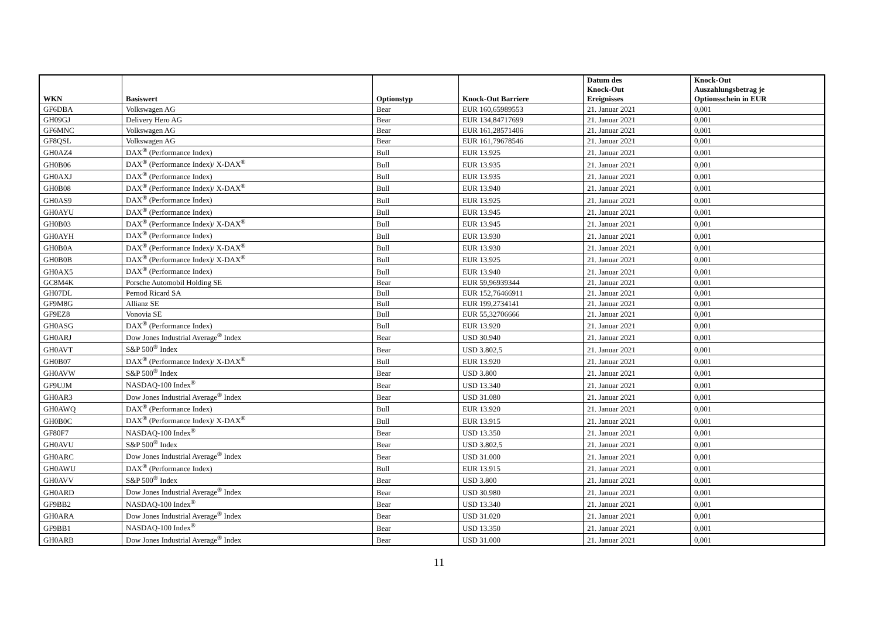| WKN | Basiswert | Optionstyp | Knock-Out Barriere | Datum des Knock-Out Ereignisses | Knock-Out Auszahlungsbetrag je Optionsschein in EUR |
| --- | --- | --- | --- | --- | --- |
| GF6DBA | Volkswagen AG | Bear | EUR 160,65989553 | 21. Januar 2021 | 0,001 |
| GH09GJ | Delivery Hero AG | Bear | EUR 134,84717699 | 21. Januar 2021 | 0,001 |
| GF6MNC | Volkswagen AG | Bear | EUR 161,28571406 | 21. Januar 2021 | 0,001 |
| GF8QSL | Volkswagen AG | Bear | EUR 161,79678546 | 21. Januar 2021 | 0,001 |
| GH0AZ4 | DAX<sup>®</sup> (Performance Index) | Bull | EUR 13.925 | 21. Januar 2021 | 0,001 |
| GH0B06 | DAX<sup>®</sup> (Performance Index)/ X-DAX<sup>®</sup> | Bull | EUR 13.935 | 21. Januar 2021 | 0,001 |
| GH0AXJ | DAX<sup>®</sup> (Performance Index) | Bull | EUR 13.935 | 21. Januar 2021 | 0,001 |
| GH0B08 | DAX<sup>®</sup> (Performance Index)/ X-DAX<sup>®</sup> | Bull | EUR 13.940 | 21. Januar 2021 | 0,001 |
| GH0AS9 | DAX<sup>®</sup> (Performance Index) | Bull | EUR 13.925 | 21. Januar 2021 | 0,001 |
| GH0AYU | DAX<sup>®</sup> (Performance Index) | Bull | EUR 13.945 | 21. Januar 2021 | 0,001 |
| GH0B03 | DAX<sup>®</sup> (Performance Index)/ X-DAX<sup>®</sup> | Bull | EUR 13.945 | 21. Januar 2021 | 0,001 |
| GH0AYH | DAX<sup>®</sup> (Performance Index) | Bull | EUR 13.930 | 21. Januar 2021 | 0,001 |
| GH0B0A | DAX<sup>®</sup> (Performance Index)/ X-DAX<sup>®</sup> | Bull | EUR 13.930 | 21. Januar 2021 | 0,001 |
| GH0B0B | DAX<sup>®</sup> (Performance Index)/ X-DAX<sup>®</sup> | Bull | EUR 13.925 | 21. Januar 2021 | 0,001 |
| GH0AX5 | DAX<sup>®</sup> (Performance Index) | Bull | EUR 13.940 | 21. Januar 2021 | 0,001 |
| GC8M4K | Porsche Automobil Holding SE | Bear | EUR 59,96939344 | 21. Januar 2021 | 0,001 |
| GH07DL | Pernod Ricard SA | Bull | EUR 152,76466911 | 21. Januar 2021 | 0,001 |
| GF9M8G | Allianz SE | Bull | EUR 199,2734141 | 21. Januar 2021 | 0,001 |
| GF9EZ8 | Vonovia SE | Bull | EUR 55,32706666 | 21. Januar 2021 | 0,001 |
| GH0ASG | DAX<sup>®</sup> (Performance Index) | Bull | EUR 13.920 | 21. Januar 2021 | 0,001 |
| GH0ARJ | Dow Jones Industrial Average<sup>®</sup> Index | Bear | USD 30.940 | 21. Januar 2021 | 0,001 |
| GH0AVT | S&P 500<sup>®</sup> Index | Bear | USD 3.802,5 | 21. Januar 2021 | 0,001 |
| GH0B07 | DAX<sup>®</sup> (Performance Index)/ X-DAX<sup>®</sup> | Bull | EUR 13.920 | 21. Januar 2021 | 0,001 |
| GH0AVW | S&P 500<sup>®</sup> Index | Bear | USD 3.800 | 21. Januar 2021 | 0,001 |
| GF9UJM | NASDAQ-100 Index<sup>®</sup> | Bear | USD 13.340 | 21. Januar 2021 | 0,001 |
| GH0AR3 | Dow Jones Industrial Average<sup>®</sup> Index | Bear | USD 31.080 | 21. Januar 2021 | 0,001 |
| GH0AWQ | DAX<sup>®</sup> (Performance Index) | Bull | EUR 13.920 | 21. Januar 2021 | 0,001 |
| GH0B0C | DAX<sup>®</sup> (Performance Index)/ X-DAX<sup>®</sup> | Bull | EUR 13.915 | 21. Januar 2021 | 0,001 |
| GF80F7 | NASDAQ-100 Index<sup>®</sup> | Bear | USD 13.350 | 21. Januar 2021 | 0,001 |
| GH0AVU | S&P 500<sup>®</sup> Index | Bear | USD 3.802,5 | 21. Januar 2021 | 0,001 |
| GH0ARC | Dow Jones Industrial Average<sup>®</sup> Index | Bear | USD 31.000 | 21. Januar 2021 | 0,001 |
| GH0AWU | DAX<sup>®</sup> (Performance Index) | Bull | EUR 13.915 | 21. Januar 2021 | 0,001 |
| GH0AVV | S&P 500<sup>®</sup> Index | Bear | USD 3.800 | 21. Januar 2021 | 0,001 |
| GH0ARD | Dow Jones Industrial Average<sup>®</sup> Index | Bear | USD 30.980 | 21. Januar 2021 | 0,001 |
| GF9BB2 | NASDAQ-100 Index<sup>®</sup> | Bear | USD 13.340 | 21. Januar 2021 | 0,001 |
| GH0ARA | Dow Jones Industrial Average<sup>®</sup> Index | Bear | USD 31.020 | 21. Januar 2021 | 0,001 |
| GF9BB1 | NASDAQ-100 Index<sup>®</sup> | Bear | USD 13.350 | 21. Januar 2021 | 0,001 |
| GH0ARB | Dow Jones Industrial Average<sup>®</sup> Index | Bear | USD 31.000 | 21. Januar 2021 | 0,001 |
11